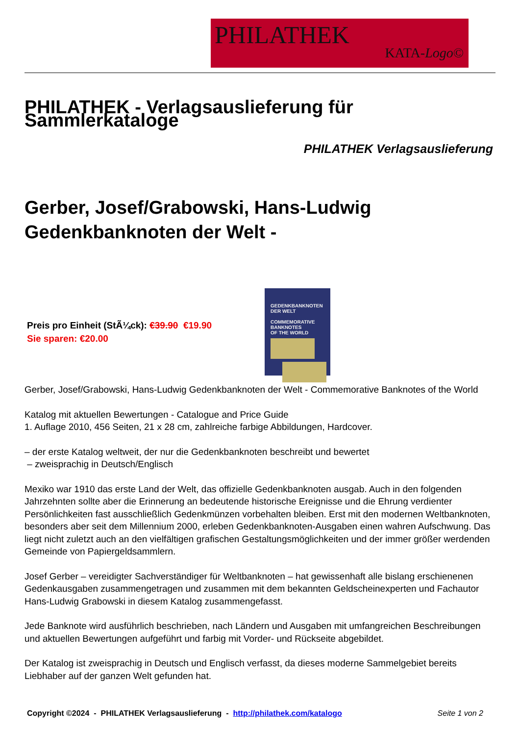PHILATHEK
KATA-Logo©
PHILATHEK - Verlagsauslieferung für Sammlerkataloge
PHILATHEK Verlagsauslieferung
Gerber, Josef/Grabowski, Hans-Ludwig Gedenkbanknoten der Welt -
Preis pro Einheit (StÃ¼ck): €39.90 €19.90
Sie sparen: €20.00
GEDENKBANKNOTEN
DER WELT
COMMEMORATIVE BANKNOTES
OF THE WORLD
Gerber, Josef/Grabowski, Hans-Ludwig Gedenkbanknoten der Welt - Commemorative Banknotes of the World
Katalog mit aktuellen Bewertungen - Catalogue and Price Guide
1. Auflage 2010, 456 Seiten, 21 x 28 cm, zahlreiche farbige Abbildungen, Hardcover.
– der erste Katalog weltweit, der nur die Gedenkbanknoten beschreibt und bewertet
– zweisprachig in Deutsch/Englisch
Mexiko war 1910 das erste Land der Welt, das offizielle Gedenkbanknoten ausgab. Auch in den folgenden Jahrzehnten sollte aber die Erinnerung an bedeutende historische Ereignisse und die Ehrung verdienter Persönlichkeiten fast ausschließlich Gedenkmünzen vorbehalten bleiben. Erst mit den modernen Weltbanknoten, besonders aber seit dem Millennium 2000, erleben Gedenkbanknoten-Ausgaben einen wahren Aufschwung. Das liegt nicht zuletzt auch an den vielfältigen grafischen Gestaltungsmöglichkeiten und der immer größer werdenden Gemeinde von Papiergeldsammlern.
Josef Gerber – vereidigter Sachverständiger für Weltbanknoten – hat gewissenhaft alle bislang erschienenen Gedenkausgaben zusammengetragen und zusammen mit dem bekannten Geldscheinexperten und Fachautor Hans-Ludwig Grabowski in diesem Katalog zusammengefasst.
Jede Banknote wird ausführlich beschrieben, nach Ländern und Ausgaben mit umfangreichen Beschreibungen und aktuellen Bewertungen aufgeführt und farbig mit Vorder- und Rückseite abgebildet.
Der Katalog ist zweisprachig in Deutsch und Englisch verfasst, da dieses moderne Sammelgebiet bereits Liebhaber auf der ganzen Welt gefunden hat.
Copyright ©2024 - PHILATHEK Verlagsauslieferung - http://philathek.com/katalogo Seite 1 von 2